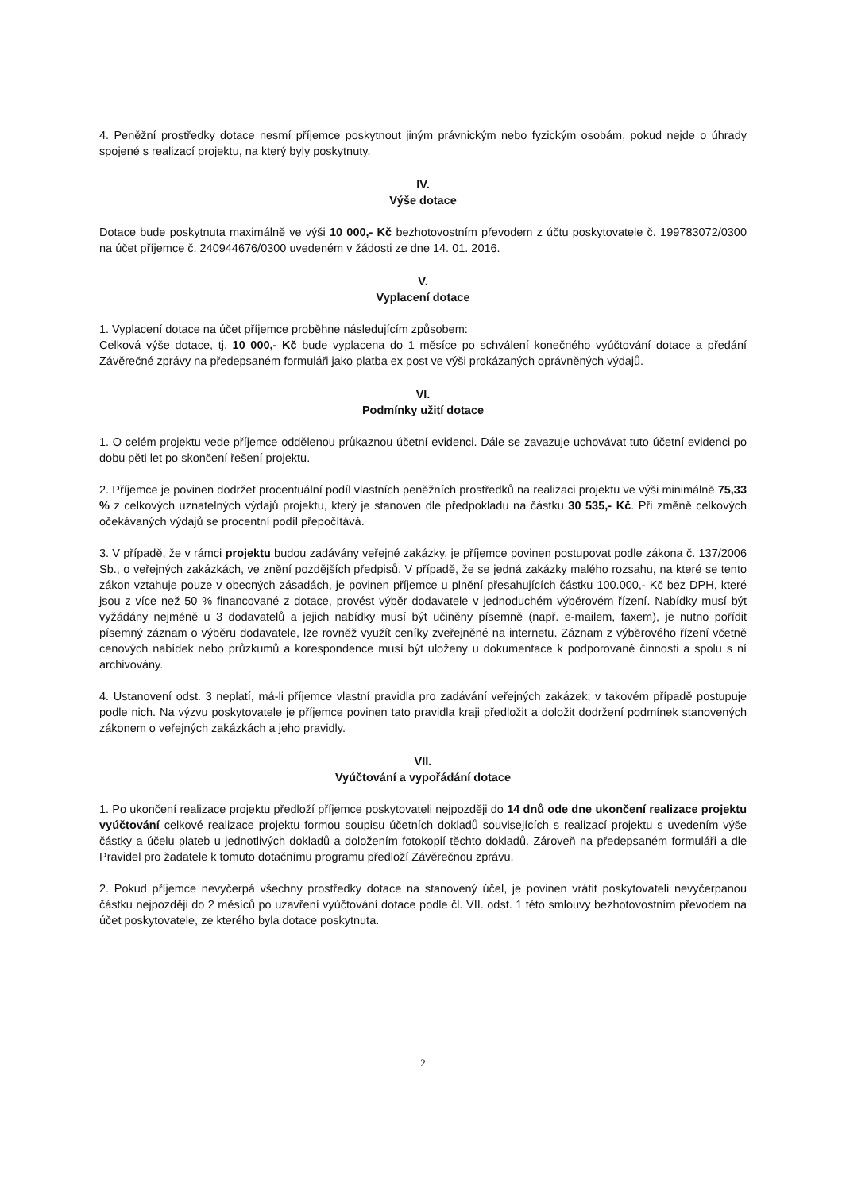4. Peněžní prostředky dotace nesmí příjemce poskytnout jiným právnickým nebo fyzickým osobám, pokud nejde o úhrady spojené s realizací projektu, na který byly poskytnuty.
IV.
Výše dotace
Dotace bude poskytnuta maximálně ve výši 10 000,- Kč bezhotovostním převodem z účtu poskytovatele č. 199783072/0300 na účet příjemce č. 240944676/0300 uvedeném v žádosti ze dne 14. 01. 2016.
V.
Vyplacení dotace
1. Vyplacení dotace na účet příjemce proběhne následujícím způsobem:
Celková výše dotace, tj. 10 000,- Kč bude vyplacena do 1 měsíce po schválení konečného vyúčtování dotace a předání Závěrečné zprávy na předepsaném formuláři jako platba ex post ve výši prokázaných oprávněných výdajů.
VI.
Podmínky užití dotace
1. O celém projektu vede příjemce oddělenou průkaznou účetní evidenci. Dále se zavazuje uchovávat tuto účetní evidenci po dobu pěti let po skončení řešení projektu.
2. Příjemce je povinen dodržet procentuální podíl vlastních peněžních prostředků na realizaci projektu ve výši minimálně 75,33 % z celkových uznatelných výdajů projektu, který je stanoven dle předpokladu na částku 30 535,- Kč. Při změně celkových očekávaných výdajů se procentní podíl přepočítává.
3. V případě, že v rámci projektu budou zadávány veřejné zakázky, je příjemce povinen postupovat podle zákona č. 137/2006 Sb., o veřejných zakázkách, ve znění pozdějších předpisů. V případě, že se jedná zakázky malého rozsahu, na které se tento zákon vztahuje pouze v obecných zásadách, je povinen příjemce u plnění přesahujících částku 100.000,- Kč bez DPH, které jsou z více než 50 % financované z dotace, provést výběr dodavatele v jednoduchém výběrovém řízení. Nabídky musí být vyžádány nejméně u 3 dodavatelů a jejich nabídky musí být učiněny písemně (např. e-mailem, faxem), je nutno pořídit písemný záznam o výběru dodavatele, lze rovněž využít ceníky zveřejněné na internetu. Záznam z výběrového řízení včetně cenových nabídek nebo průzkumů a korespondence musí být uloženy u dokumentace k podporované činnosti a spolu s ní archivovány.
4. Ustanovení odst. 3 neplatí, má-li příjemce vlastní pravidla pro zadávání veřejných zakázek; v takovém případě postupuje podle nich. Na výzvu poskytovatele je příjemce povinen tato pravidla kraji předložit a doložit dodržení podmínek stanovených zákonem o veřejných zakázkách a jeho pravidly.
VII.
Vyúčtování a vypořádání dotace
1. Po ukončení realizace projektu předloží příjemce poskytovateli nejpozději do 14 dnů ode dne ukončení realizace projektu vyúčtování celkové realizace projektu formou soupisu účetních dokladů souvisejících s realizací projektu s uvedením výše částky a účelu plateb u jednotlivých dokladů a doložením fotokopií těchto dokladů. Zároveň na předepsaném formuláři a dle Pravidel pro žadatele k tomuto dotačnímu programu předloží Závěrečnou zprávu.
2. Pokud příjemce nevyčerpá všechny prostředky dotace na stanovený účel, je povinen vrátit poskytovateli nevyčerpanou částku nejpozději do 2 měsíců po uzavření vyúčtování dotace podle čl. VII. odst. 1 této smlouvy bezhotovostním převodem na účet poskytovatele, ze kterého byla dotace poskytnuta.
2